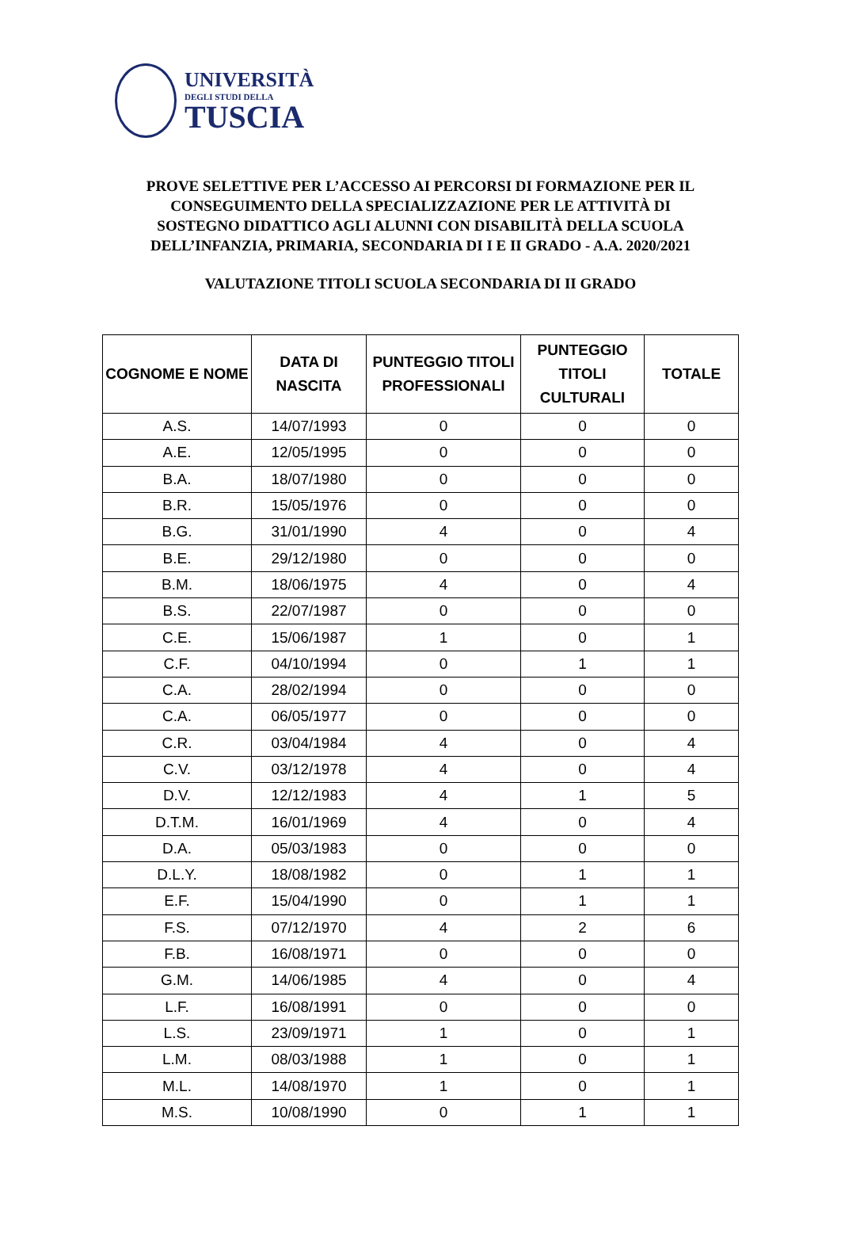UNIVERSITÀ
DEGLI STUDI DELLA
TUSCIA
PROVE SELETTIVE PER L’ACCESSO AI PERCORSI DI FORMAZIONE PER IL
CONSEGUIMENTO DELLA SPECIALIZZAZIONE PER LE ATTIVITÀ DI
SOSTEGNO DIDATTICO AGLI ALUNNI CON DISABILITÀ DELLA SCUOLA
DELL’INFANZIA, PRIMARIA, SECONDARIA DI I E II GRADO - A.A. 2020/2021
VALUTAZIONE TITOLI SCUOLA SECONDARIA DI II GRADO
| COGNOME E NOME | DATA DI NASCITA | PUNTEGGIO TITOLI PROFESSIONALI | PUNTEGGIO TITOLI CULTURALI | TOTALE |
| --- | --- | --- | --- | --- |
| A.S. | 14/07/1993 | 0 | 0 | 0 |
| A.E. | 12/05/1995 | 0 | 0 | 0 |
| B.A. | 18/07/1980 | 0 | 0 | 0 |
| B.R. | 15/05/1976 | 0 | 0 | 0 |
| B.G. | 31/01/1990 | 4 | 0 | 4 |
| B.E. | 29/12/1980 | 0 | 0 | 0 |
| B.M. | 18/06/1975 | 4 | 0 | 4 |
| B.S. | 22/07/1987 | 0 | 0 | 0 |
| C.E. | 15/06/1987 | 1 | 0 | 1 |
| C.F. | 04/10/1994 | 0 | 1 | 1 |
| C.A. | 28/02/1994 | 0 | 0 | 0 |
| C.A. | 06/05/1977 | 0 | 0 | 0 |
| C.R. | 03/04/1984 | 4 | 0 | 4 |
| C.V. | 03/12/1978 | 4 | 0 | 4 |
| D.V. | 12/12/1983 | 4 | 1 | 5 |
| D.T.M. | 16/01/1969 | 4 | 0 | 4 |
| D.A. | 05/03/1983 | 0 | 0 | 0 |
| D.L.Y. | 18/08/1982 | 0 | 1 | 1 |
| E.F. | 15/04/1990 | 0 | 1 | 1 |
| F.S. | 07/12/1970 | 4 | 2 | 6 |
| F.B. | 16/08/1971 | 0 | 0 | 0 |
| G.M. | 14/06/1985 | 4 | 0 | 4 |
| L.F. | 16/08/1991 | 0 | 0 | 0 |
| L.S. | 23/09/1971 | 1 | 0 | 1 |
| L.M. | 08/03/1988 | 1 | 0 | 1 |
| M.L. | 14/08/1970 | 1 | 0 | 1 |
| M.S. | 10/08/1990 | 0 | 1 | 1 |